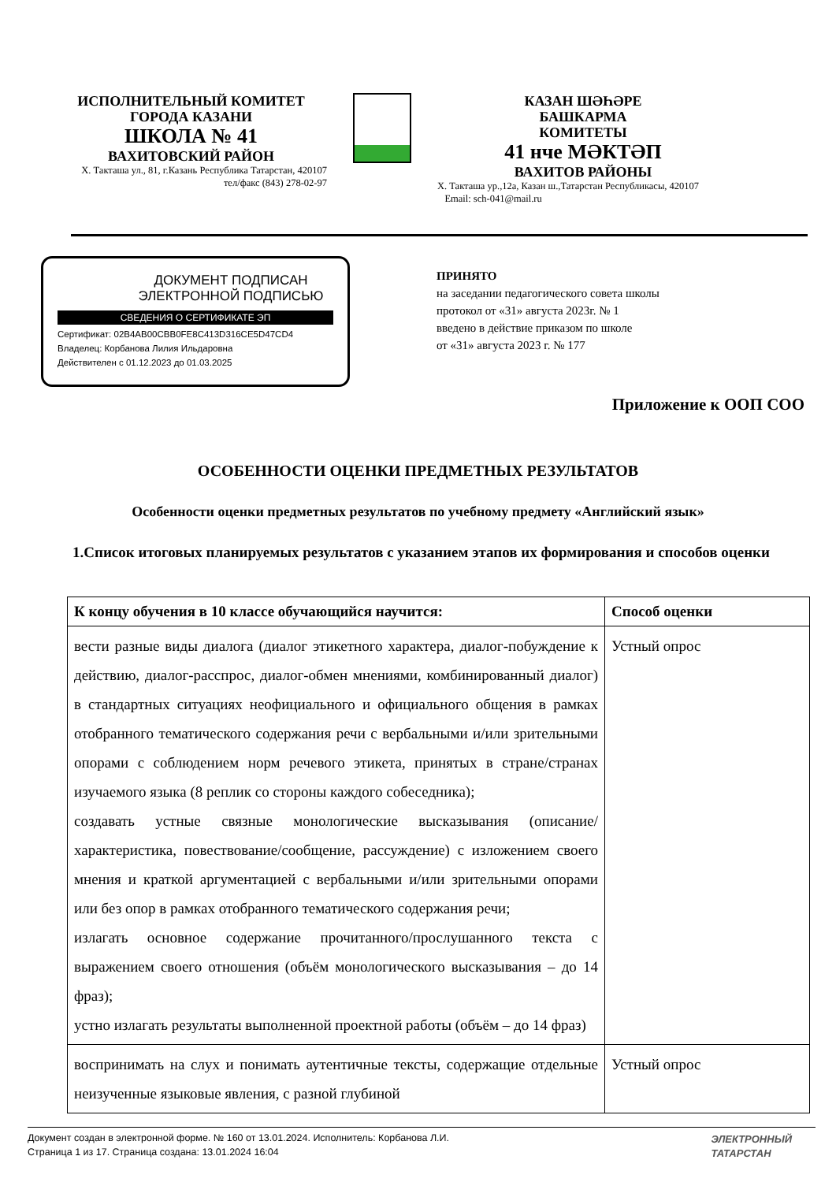ИСПОЛНИТЕЛЬНЫЙ КОМИТЕТ
ГОРОДА КАЗАНИ
ШКОЛА № 41
ВАХИТОВСКИЙ РАЙОН
Х. Такташа ул., 81, г.Казань Республика Татарстан, 420107
тел/факс (843) 278-02-97
КАЗАН ШӘҺӘРЕ
БАШКАРМА
КОМИТЕТЫ
41 нче МӘКТӘП
ВАХИТОВ РАЙОНЫ
Х. Такташа ур.,12а, Казан ш.,Татарстан Республикасы, 420107
Email: sch-041@mail.ru
ДОКУМЕНТ ПОДПИСАН
ЭЛЕКТРОННОЙ ПОДПИСЬЮ
СВЕДЕНИЯ О СЕРТИФИКАТЕ ЭП
Сертификат: 02B4AB00CBB0FE8C413D316CE5D47CD4
Владелец: Корбанова Лилия Ильдаровна
Действителен с 01.12.2023 до 01.03.2025
ПРИНЯТО
на заседании педагогического совета школы
протокол от «31» августа 2023г. № 1
введено в действие приказом по школе
от «31» августа 2023 г. № 177
Приложение к ООП СОО
ОСОБЕННОСТИ ОЦЕНКИ ПРЕДМЕТНЫХ РЕЗУЛЬТАТОВ
Особенности оценки предметных результатов по учебному предмету «Английский язык»
1.Список итоговых планируемых результатов с указанием этапов их формирования и способов оценки
| К концу обучения в 10 классе обучающийся научится: | Способ оценки |
| --- | --- |
| вести разные виды диалога (диалог этикетного характера, диалог-побуждение к действию, диалог-расспрос, диалог-обмен мнениями, комбинированный диалог) в стандартных ситуациях неофициального и официального общения в рамках отобранного тематического содержания речи с вербальными и/или зрительными опорами с соблюдением норм речевого этикета, принятых в стране/странах изучаемого языка (8 реплик со стороны каждого собеседника); создавать устные связные монологические высказывания (описание/характеристика, повествование/сообщение, рассуждение) с изложением своего мнения и краткой аргументацией с вербальными и/или зрительными опорами или без опор в рамках отобранного тематического содержания речи; излагать основное содержание прочитанного/прослушанного текста с выражением своего отношения (объём монологического высказывания – до 14 фраз); устно излагать результаты выполненной проектной работы (объём – до 14 фраз) | Устный опрос |
| воспринимать на слух и понимать аутентичные тексты, содержащие отдельные неизученные языковые явления, с разной глубиной | Устный опрос |
Документ создан в электронной форме. № 160 от 13.01.2024. Исполнитель: Корбанова Л.И.
Страница 1 из 17. Страница создана: 13.01.2024 16:04
ЭЛЕКТРОННЫЙ
ТАТАРСТАН